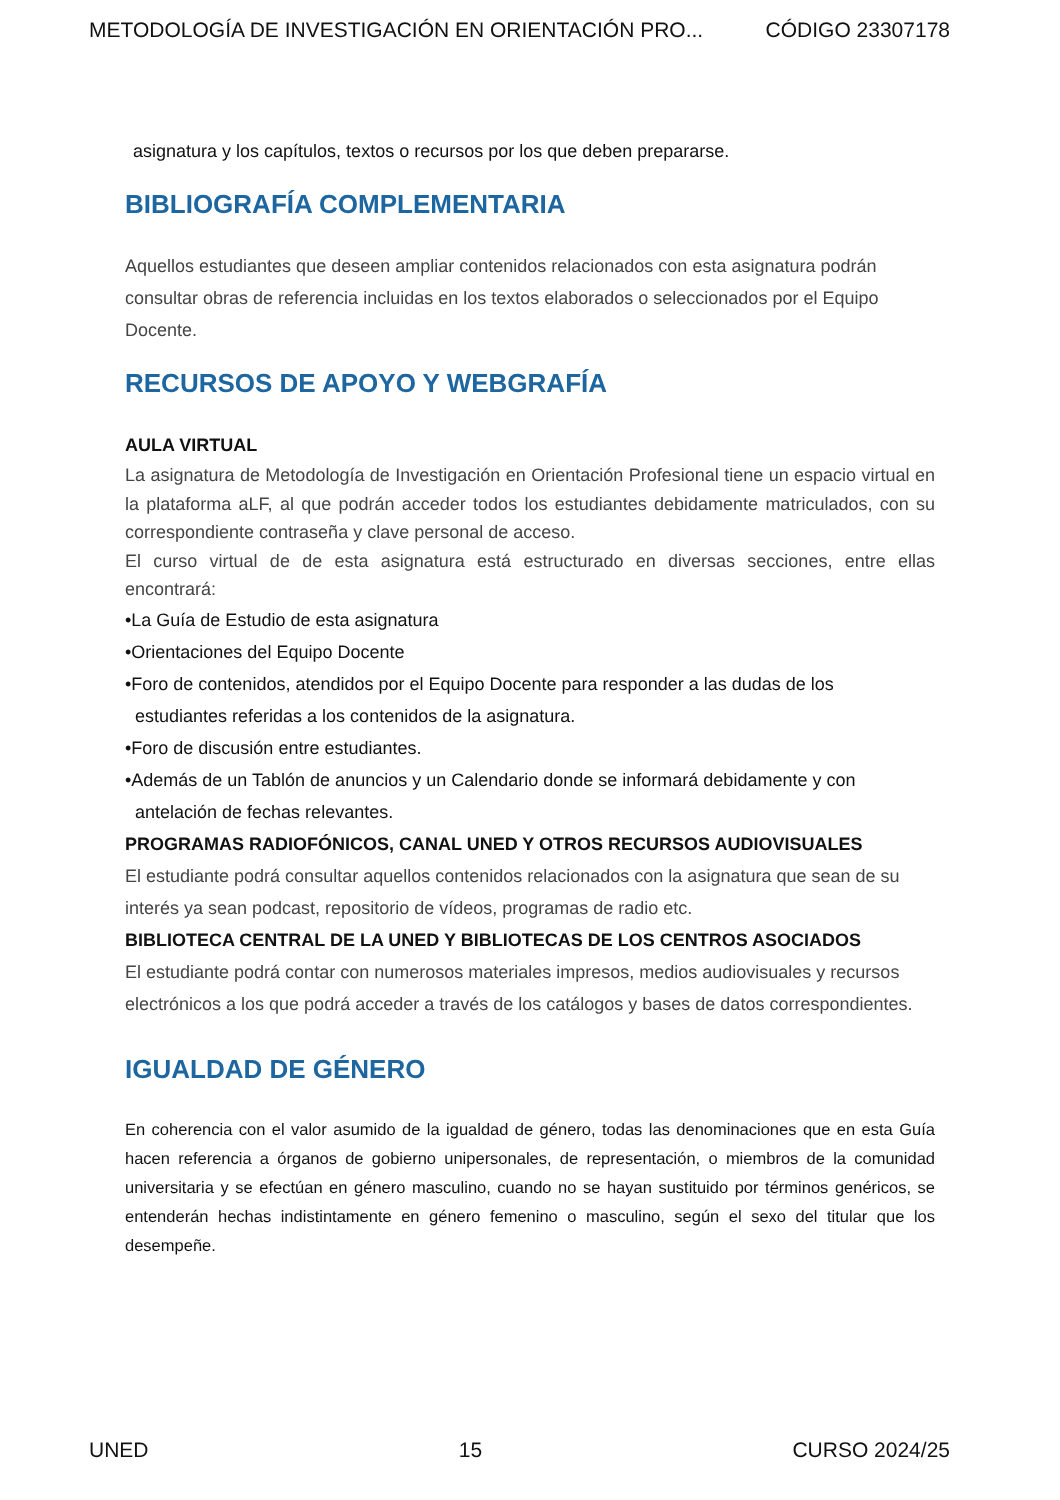METODOLOGÍA DE INVESTIGACIÓN EN ORIENTACIÓN PRO... CÓDIGO 23307178
asignatura y los capítulos, textos o recursos por los que deben prepararse.
BIBLIOGRAFÍA COMPLEMENTARIA
Aquellos estudiantes que deseen ampliar contenidos relacionados con esta asignatura podrán consultar obras de referencia incluidas en los textos elaborados o seleccionados por el Equipo Docente.
RECURSOS DE APOYO Y WEBGRAFÍA
AULA VIRTUAL
La asignatura de Metodología de Investigación en Orientación Profesional tiene un espacio virtual en la plataforma aLF, al que podrán acceder todos los estudiantes debidamente matriculados, con su correspondiente contraseña y clave personal de acceso.
El curso virtual de de esta asignatura está estructurado en diversas secciones, entre ellas encontrará:
•La Guía de Estudio de esta asignatura
•Orientaciones del Equipo Docente
•Foro de contenidos, atendidos por el Equipo Docente para responder a las dudas de los
estudiantes referidas a los contenidos de la asignatura.
•Foro de discusión entre estudiantes.
•Además de un Tablón de anuncios y un Calendario donde se informará debidamente y con
antelación de fechas relevantes.
PROGRAMAS RADIOFÓNICOS, CANAL UNED Y OTROS RECURSOS AUDIOVISUALES
El estudiante podrá consultar aquellos contenidos relacionados con la asignatura que sean de su interés ya sean podcast, repositorio de vídeos, programas de radio etc.
BIBLIOTECA CENTRAL DE LA UNED Y BIBLIOTECAS DE LOS CENTROS ASOCIADOS
El estudiante podrá contar con numerosos materiales impresos, medios audiovisuales y recursos electrónicos a los que podrá acceder a través de los catálogos y bases de datos correspondientes.
IGUALDAD DE GÉNERO
En coherencia con el valor asumido de la igualdad de género, todas las denominaciones que en esta Guía hacen referencia a órganos de gobierno unipersonales, de representación, o miembros de la comunidad universitaria y se efectúan en género masculino, cuando no se hayan sustituido por términos genéricos, se entenderán hechas indistintamente en género femenino o masculino, según el sexo del titular que los desempeñe.
UNED 15 CURSO 2024/25